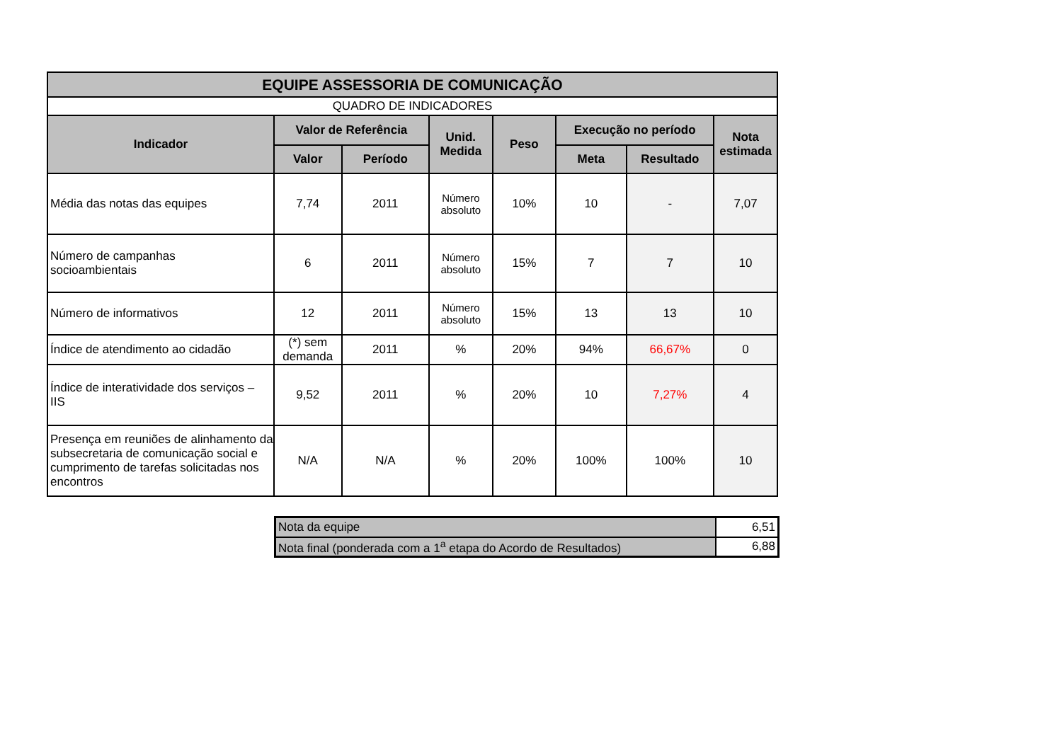| EQUIPE ASSESSORIA DE COMUNICAÇÃO | | | | | | | |
| --- | --- | --- | --- | --- | --- | --- | --- |
| QUADRO DE INDICADORES | | | | | | | |
| Indicador | Valor de Referência | | Unid. Medida | Peso | Execução no período | | Nota estimada |
| | Valor | Período | | | Meta | Resultado | |
| Média das notas das equipes | 7,74 | 2011 | Número absoluto | 10% | 10 | - | 7,07 |
| Número de campanhas socioambientais | 6 | 2011 | Número absoluto | 15% | 7 | 7 | 10 |
| Número de informativos | 12 | 2011 | Número absoluto | 15% | 13 | 13 | 10 |
| Índice de atendimento ao cidadão | (*) sem demanda | 2011 | % | 20% | 94% | 66,67% | 0 |
| Índice de interatividade dos serviços – IIS | 9,52 | 2011 | % | 20% | 10 | 7,27% | 4 |
| Presença em reuniões de alinhamento da subsecretaria de comunicação social e cumprimento de tarefas solicitadas nos encontros | N/A | N/A | % | 20% | 100% | 100% | 10 |
| Nota da equipe | 6,51 |
| Nota final (ponderada com a 1<sup>a</sup> etapa do Acordo de Resultados) | 6,88 |